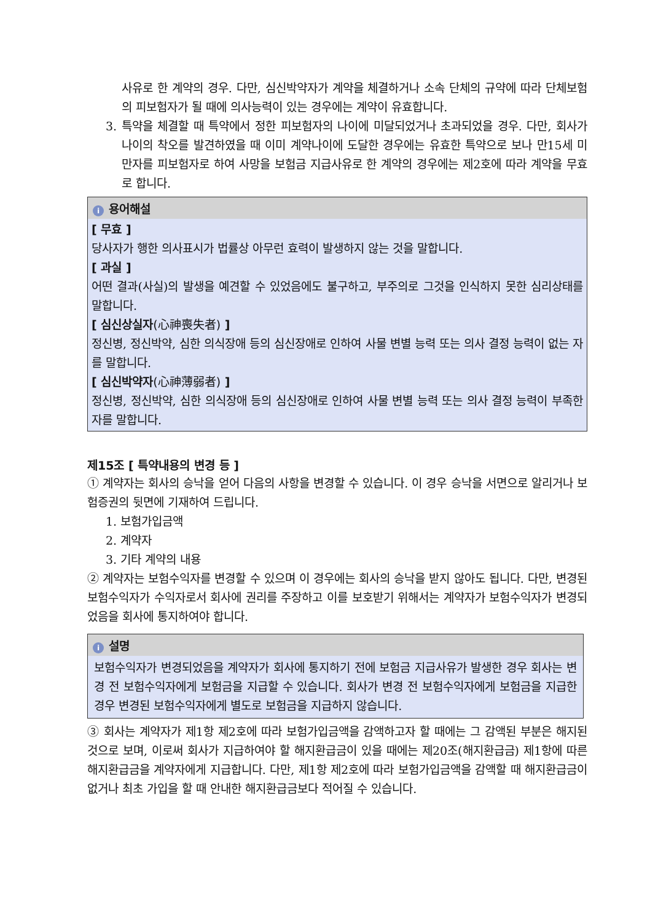사유로 한 계약의 경우. 다만, 심신박약자가 계약을 체결하거나 소속 단체의 규약에 따라 단체보험의 피보험자가 될 때에 의사능력이 있는 경우에는 계약이 유효합니다.
3. 특약을 체결할 때 특약에서 정한 피보험자의 나이에 미달되었거나 초과되었을 경우. 다만, 회사가 나이의 착오를 발견하였을 때 이미 계약나이에 도달한 경우에는 유효한 특약으로 보나 만15세 미만자를 피보험자로 하여 사망을 보험금 지급사유로 한 계약의 경우에는 제2호에 따라 계약을 무효로 합니다.
i용어해설
[ 무효 ]
당사자가 행한 의사표시가 법률상 아무런 효력이 발생하지 않는 것을 말합니다.
[ 과실 ]
어떤 결과(사실)의 발생을 예견할 수 있었음에도 불구하고, 부주의로 그것을 인식하지 못한 심리상태를 말합니다.
[ 심신상실자(心神喪失者) ]
정신병, 정신박약, 심한 의식장애 등의 심신장애로 인하여 사물 변별 능력 또는 의사 결정 능력이 없는 자를 말합니다.
[ 심신박약자(心神薄弱者) ]
정신병, 정신박약, 심한 의식장애 등의 심신장애로 인하여 사물 변별 능력 또는 의사 결정 능력이 부족한 자를 말합니다.
제15조 [ 특약내용의 변경 등 ]
① 계약자는 회사의 승낙을 얻어 다음의 사항을 변경할 수 있습니다. 이 경우 승낙을 서면으로 알리거나 보험증권의 뒷면에 기재하여 드립니다.
1. 보험가입금액
2. 계약자
3. 기타 계약의 내용
② 계약자는 보험수익자를 변경할 수 있으며 이 경우에는 회사의 승낙을 받지 않아도 됩니다. 다만, 변경된 보험수익자가 수익자로서 회사에 권리를 주장하고 이를 보호받기 위해서는 계약자가 보험수익자가 변경되었음을 회사에 통지하여야 합니다.
i설명
보험수익자가 변경되었음을 계약자가 회사에 통지하기 전에 보험금 지급사유가 발생한 경우 회사는 변경 전 보험수익자에게 보험금을 지급할 수 있습니다. 회사가 변경 전 보험수익자에게 보험금을 지급한 경우 변경된 보험수익자에게 별도로 보험금을 지급하지 않습니다.
③ 회사는 계약자가 제1항 제2호에 따라 보험가입금액을 감액하고자 할 때에는 그 감액된 부분은 해지된 것으로 보며, 이로써 회사가 지급하여야 할 해지환급금이 있을 때에는 제20조(해지환급금) 제1항에 따른 해지환급금을 계약자에게 지급합니다. 다만, 제1항 제2호에 따라 보험가입금액을 감액할 때 해지환급금이 없거나 최초 가입을 할 때 안내한 해지환급금보다 적어질 수 있습니다.